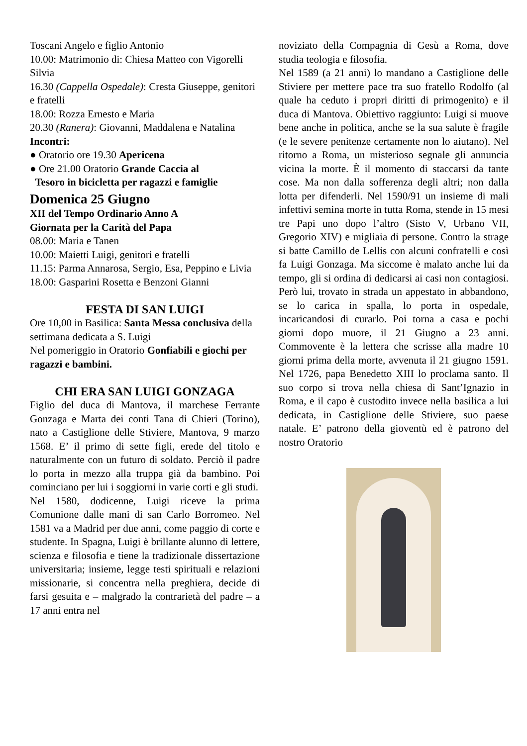Toscani Angelo e figlio Antonio
10.00: Matrimonio di: Chiesa Matteo con Vigorelli Silvia
16.30 (Cappella Ospedale): Cresta Giuseppe, genitori e fratelli
18.00: Rozza Ernesto e Maria
20.30 (Ranera): Giovanni, Maddalena e Natalina
Incontri:
● Oratorio ore 19.30 Apericena
● Ore 21.00 Oratorio Grande Caccia al
Tesoro in bicicletta per ragazzi e famiglie
Domenica 25 Giugno
XII del Tempo Ordinario Anno A
Giornata per la Carità del Papa
08.00: Maria e Tanen
10.00: Maietti Luigi, genitori e fratelli
11.15: Parma Annarosa, Sergio, Esa, Peppino e Livia
18.00: Gasparini Rosetta e Benzoni Gianni
FESTA DI SAN LUIGI
Ore 10,00 in Basilica: Santa Messa conclusiva della settimana dedicata a S. Luigi
Nel pomeriggio in Oratorio Gonfiabili e giochi per ragazzi e bambini.
CHI ERA SAN LUIGI GONZAGA
Figlio del duca di Mantova, il marchese Ferrante Gonzaga e Marta dei conti Tana di Chieri (Torino), nato a Castiglione delle Stiviere, Mantova, 9 marzo 1568. E’ il primo di sette figli, erede del titolo e naturalmente con un futuro di soldato. Perciò il padre lo porta in mezzo alla truppa già da bambino. Poi cominciano per lui i soggiorni in varie corti e gli studi.
Nel 1580, dodicenne, Luigi riceve la prima Comunione dalle mani di san Carlo Borromeo. Nel 1581 va a Madrid per due anni, come paggio di corte e studente. In Spagna, Luigi è brillante alunno di lettere, scienza e filosofia e tiene la tradizionale dissertazione universitaria; insieme, legge testi spirituali e relazioni missionarie, si concentra nella preghiera, decide di farsi gesuita e – malgrado la contrarietà del padre – a 17 anni entra nel
noviziato della Compagnia di Gesù a Roma, dove studia teologia e filosofia.
Nel 1589 (a 21 anni) lo mandano a Castiglione delle Stiviere per mettere pace tra suo fratello Rodolfo (al quale ha ceduto i propri diritti di primogenito) e il duca di Mantova. Obiettivo raggiunto: Luigi si muove bene anche in politica, anche se la sua salute è fragile (e le severe penitenze certamente non lo aiutano). Nel ritorno a Roma, un misterioso segnale gli annuncia vicina la morte. È il momento di staccarsi da tante cose. Ma non dalla sofferenza degli altri; non dalla lotta per difenderli. Nel 1590/91 un insieme di mali infettivi semina morte in tutta Roma, stende in 15 mesi tre Papi uno dopo l’altro (Sisto V, Urbano VII, Gregorio XIV) e migliaia di persone. Contro la strage si batte Camillo de Lellis con alcuni confratelli e così fa Luigi Gonzaga. Ma siccome è malato anche lui da tempo, gli si ordina di dedicarsi ai casi non contagiosi. Però lui, trovato in strada un appestato in abbandono, se lo carica in spalla, lo porta in ospedale, incaricandosi di curarlo. Poi torna a casa e pochi giorni dopo muore, il 21 Giugno a 23 anni. Commovente è la lettera che scrisse alla madre 10 giorni prima della morte, avvenuta il 21 giugno 1591. Nel 1726, papa Benedetto XIII lo proclama santo. Il suo corpo si trova nella chiesa di Sant’Ignazio in Roma, e il capo è custodito invece nella basilica a lui dedicata, in Castiglione delle Stiviere, suo paese natale. E’ patrono della gioventù ed è patrono del nostro Oratorio